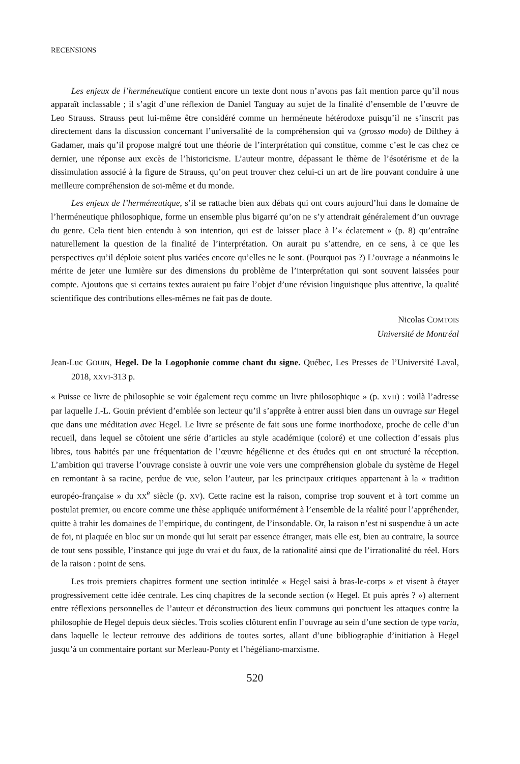RECENSIONS
Les enjeux de l’herméneutique contient encore un texte dont nous n’avons pas fait mention parce qu’il nous apparaît inclassable ; il s’agit d’une réflexion de Daniel Tanguay au sujet de la finalité d’ensemble de l’œuvre de Leo Strauss. Strauss peut lui-même être considéré comme un herméneute hétérodoxe puisqu’il ne s’inscrit pas directement dans la discussion concernant l’universalité de la compréhension qui va (grosso modo) de Dilthey à Gadamer, mais qu’il propose malgré tout une théorie de l’interprétation qui constitue, comme c’est le cas chez ce dernier, une réponse aux excès de l’historicisme. L’auteur montre, dépassant le thème de l’ésotérisme et de la dissimulation associé à la figure de Strauss, qu’on peut trouver chez celui-ci un art de lire pouvant conduire à une meilleure compréhension de soi-même et du monde.
Les enjeux de l’herméneutique, s’il se rattache bien aux débats qui ont cours aujourd’hui dans le domaine de l’herméneutique philosophique, forme un ensemble plus bigarré qu’on ne s’y attendrait généralement d’un ouvrage du genre. Cela tient bien entendu à son intention, qui est de laisser place à l’« éclatement » (p. 8) qu’entraîne naturellement la question de la finalité de l’interprétation. On aurait pu s’attendre, en ce sens, à ce que les perspectives qu’il déploie soient plus variées encore qu’elles ne le sont. (Pourquoi pas ?) L’ouvrage a néanmoins le mérite de jeter une lumière sur des dimensions du problème de l’interprétation qui sont souvent laissées pour compte. Ajoutons que si certains textes auraient pu faire l’objet d’une révision linguistique plus attentive, la qualité scientifique des contributions elles-mêmes ne fait pas de doute.
Nicolas COMTOIS
Université de Montréal
Jean-Luc GOUIN, Hegel. De la Logophonie comme chant du signe. Québec, Les Presses de l’Université Laval, 2018, XXVI-313 p.
« Puisse ce livre de philosophie se voir également reçu comme un livre philosophique » (p. XVII) : voilà l’adresse par laquelle J.-L. Gouin prévient d’emblée son lecteur qu’il s’apprête à entrer aussi bien dans un ouvrage sur Hegel que dans une méditation avec Hegel. Le livre se présente de fait sous une forme inorthodoxe, proche de celle d’un recueil, dans lequel se côtoient une série d’articles au style académique (coloré) et une collection d’essais plus libres, tous habités par une fréquentation de l’œuvre hégélienne et des études qui en ont structuré la réception. L’ambition qui traverse l’ouvrage consiste à ouvrir une voie vers une compréhension globale du système de Hegel en remontant à sa racine, perdue de vue, selon l’auteur, par les principaux critiques appartenant à la « tradition européo-française » du XX<sup>e</sup> siècle (p. XV). Cette racine est la raison, comprise trop souvent et à tort comme un postulat premier, ou encore comme une thèse appliquée uniformément à l’ensemble de la réalité pour l’appréhender, quitte à trahir les domaines de l’empirique, du contingent, de l’insondable. Or, la raison n’est ni suspendue à un acte de foi, ni plaquée en bloc sur un monde qui lui serait par essence étranger, mais elle est, bien au contraire, la source de tout sens possible, l’instance qui juge du vrai et du faux, de la rationalité ainsi que de l’irrationalité du réel. Hors de la raison : point de sens.
Les trois premiers chapitres forment une section intitulée « Hegel saisi à bras-le-corps » et visent à étayer progressivement cette idée centrale. Les cinq chapitres de la seconde section (« Hegel. Et puis après ? ») alternent entre réflexions personnelles de l’auteur et déconstruction des lieux communs qui ponctuent les attaques contre la philosophie de Hegel depuis deux siècles. Trois scolies clôturent enfin l’ouvrage au sein d’une section de type varia, dans laquelle le lecteur retrouve des additions de toutes sortes, allant d’une bibliographie d’initiation à Hegel jusqu’à un commentaire portant sur Merleau-Ponty et l’hégéliano-marxisme.
520